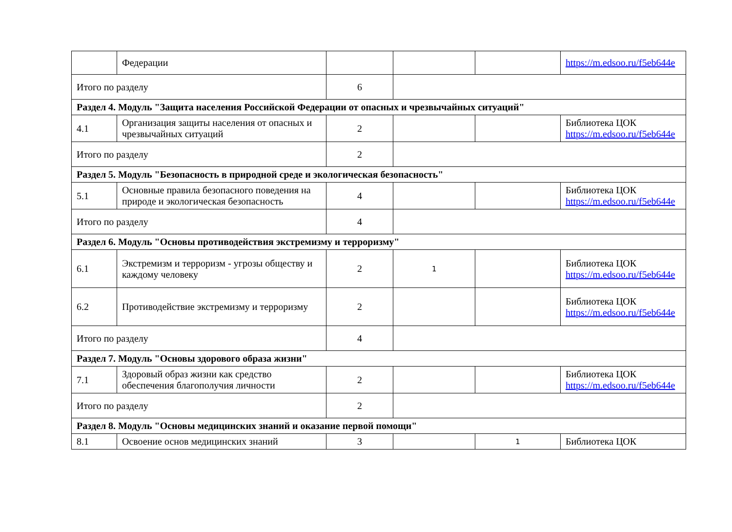| | Федерации | | | | https://m.edsoo.ru/f5eb644e |
| Итого по разделу | | 6 | | | |
| Раздел 4. Модуль "Защита населения Российской Федерации от опасных и чрезвычайных ситуаций" | | | | | |
| 4.1 | Организация защиты населения от опасных и чрезвычайных ситуаций | 2 | | | Библиотека ЦОК https://m.edsoo.ru/f5eb644e |
| Итого по разделу | | 2 | | | |
| Раздел 5. Модуль "Безопасность в природной среде и экологическая безопасность" | | | | | |
| 5.1 | Основные правила безопасного поведения на природе и экологическая безопасность | 4 | | | Библиотека ЦОК https://m.edsoo.ru/f5eb644e |
| Итого по разделу | | 4 | | | |
| Раздел 6. Модуль "Основы противодействия экстремизму и терроризму" | | | | | |
| 6.1 | Экстремизм и терроризм - угрозы обществу и каждому человеку | 2 | 1 | | Библиотека ЦОК https://m.edsoo.ru/f5eb644e |
| 6.2 | Противодействие экстремизму и терроризму | 2 | | | Библиотека ЦОК https://m.edsoo.ru/f5eb644e |
| Итого по разделу | | 4 | | | |
| Раздел 7. Модуль "Основы здорового образа жизни" | | | | | |
| 7.1 | Здоровый образ жизни как средство обеспечения благополучия личности | 2 | | | Библиотека ЦОК https://m.edsoo.ru/f5eb644e |
| Итого по разделу | | 2 | | | |
| Раздел 8. Модуль "Основы медицинских знаний и оказание первой помощи" | | | | | |
| 8.1 | Освоение основ медицинских знаний | 3 | | 1 | Библиотека ЦОК |